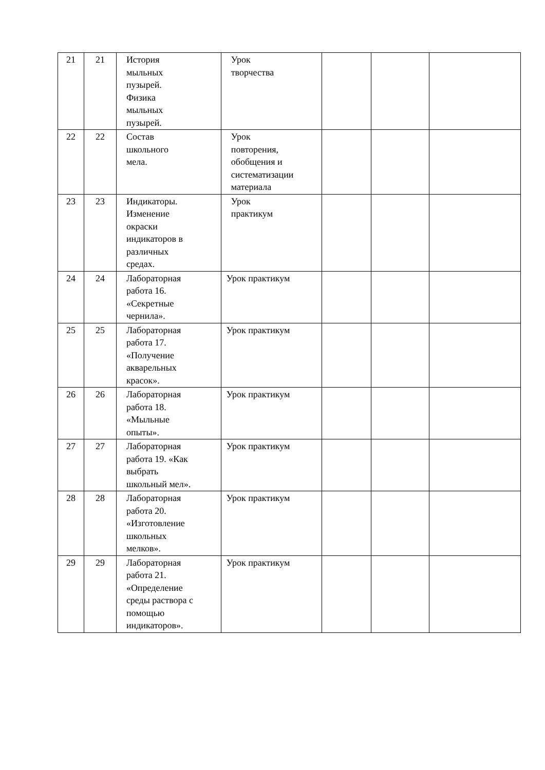| 21 | 21 | История мыльных пузырей. Физика мыльных пузырей. | Урок творчества | | | |
| 22 | 22 | Состав школьного мела. | Урок повторения, обобщения и систематизации материала | | | |
| 23 | 23 | Индикаторы. Изменение окраски индикаторов в различных средах. | Урок практикум | | | |
| 24 | 24 | Лабораторная работа 16. «Секретные чернила». | Урок практикум | | | |
| 25 | 25 | Лабораторная работа 17. «Получение акварельных красок». | Урок практикум | | | |
| 26 | 26 | Лабораторная работа 18. «Мыльные опыты». | Урок практикум | | | |
| 27 | 27 | Лабораторная работа 19. «Как выбрать школьный мел». | Урок практикум | | | |
| 28 | 28 | Лабораторная работа 20. «Изготовление школьных мелков». | Урок практикум | | | |
| 29 | 29 | Лабораторная работа 21. «Определение среды раствора с помощью индикаторов». | Урок практикум | | | |